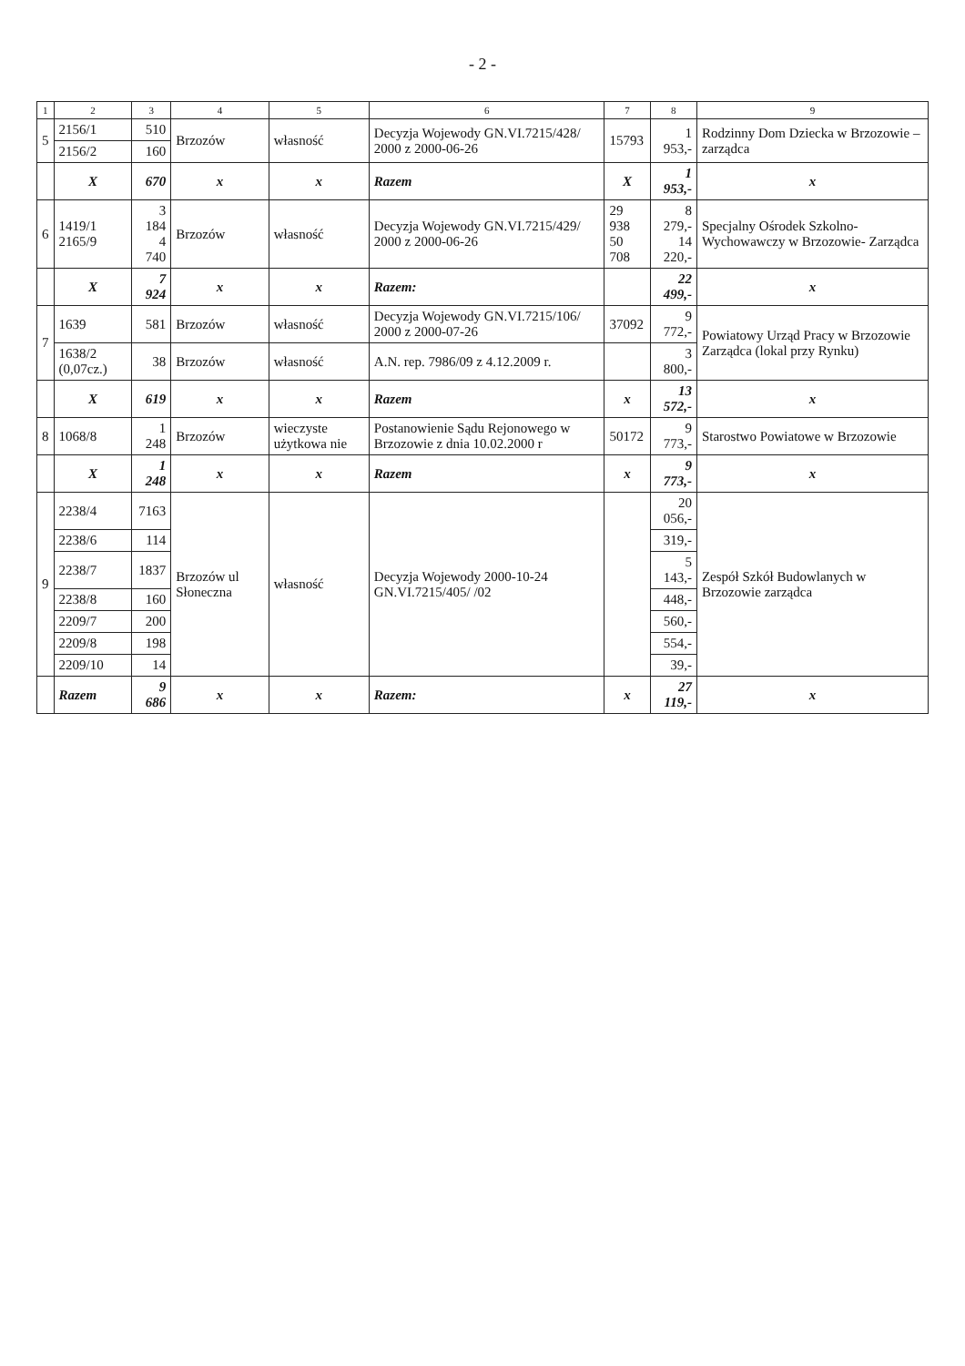- 2 -
| 1 | 2 | 3 | 4 | 5 | 6 | 7 | 8 | 9 |
| --- | --- | --- | --- | --- | --- | --- | --- | --- |
| 5 | 2156/1 | 510 | Brzozów | własność | Decyzja Wojewody GN.VI.7215/428/ 2000 z 2000-06-26 | 15793 | 1 953,- | Rodzinny Dom Dziecka w Brzozowie – zarządca |
| | 2156/2 | 160 | | | | | | |
| | X | 670 | x | x | Razem | X | 1 953,- | x |
| 6 | 1419/1 2165/9 | 3 184 4 740 | Brzozów | własność | Decyzja Wojewody GN.VI.7215/429/ 2000 z 2000-06-26 | 29 938 50 708 | 8 279,- 14 220,- | Specjalny Ośrodek Szkolno-Wychowawczy w Brzozowie- Zarządca |
| | X | 7 924 | x | x | Razem: | | 22 499,- | x |
| 7 | 1639 | 581 | Brzozów | własność | Decyzja Wojewody GN.VI.7215/106/ 2000 z 2000-07-26 | 37092 | 9 772,- | Powiatowy Urząd Pracy w Brzozowie Zarządca (lokal przy Rynku) |
| | 1638/2 (0,07cz.) | 38 | Brzozów | własność | A.N. rep. 7986/09 z 4.12.2009 r. | | 3 800,- | |
| | X | 619 | x | x | Razem | x | 13 572,- | x |
| 8 | 1068/8 | 1 248 | Brzozów | wieczyste użytkowa nie | Postanowienie Sądu Rejonowego w Brzozowie z dnia 10.02.2000 r | 50172 | 9 773,- | Starostwo Powiatowe w Brzozowie |
| | X | 1 248 | x | x | Razem | x | 9 773,- | x |
| 9 | 2238/4 | 7163 | Brzozów ul Słoneczna | własność | Decyzja Wojewody 2000-10-24 GN.VI.7215/405/ /02 | | 20 056,- | Zespół Szkół Budowlanych w Brzozowie zarządca |
| | 2238/6 | 114 | | | | | 319,- | |
| | 2238/7 | 1837 | | | | | 5 143,- | |
| | 2238/8 | 160 | | | | | 448,- | |
| | 2209/7 | 200 | | | | | 560,- | |
| | 2209/8 | 198 | | | | | 554,- | |
| | 2209/10 | 14 | | | | | 39,- | |
| | Razem | 9 686 | x | x | Razem: | x | 27 119,- | x |